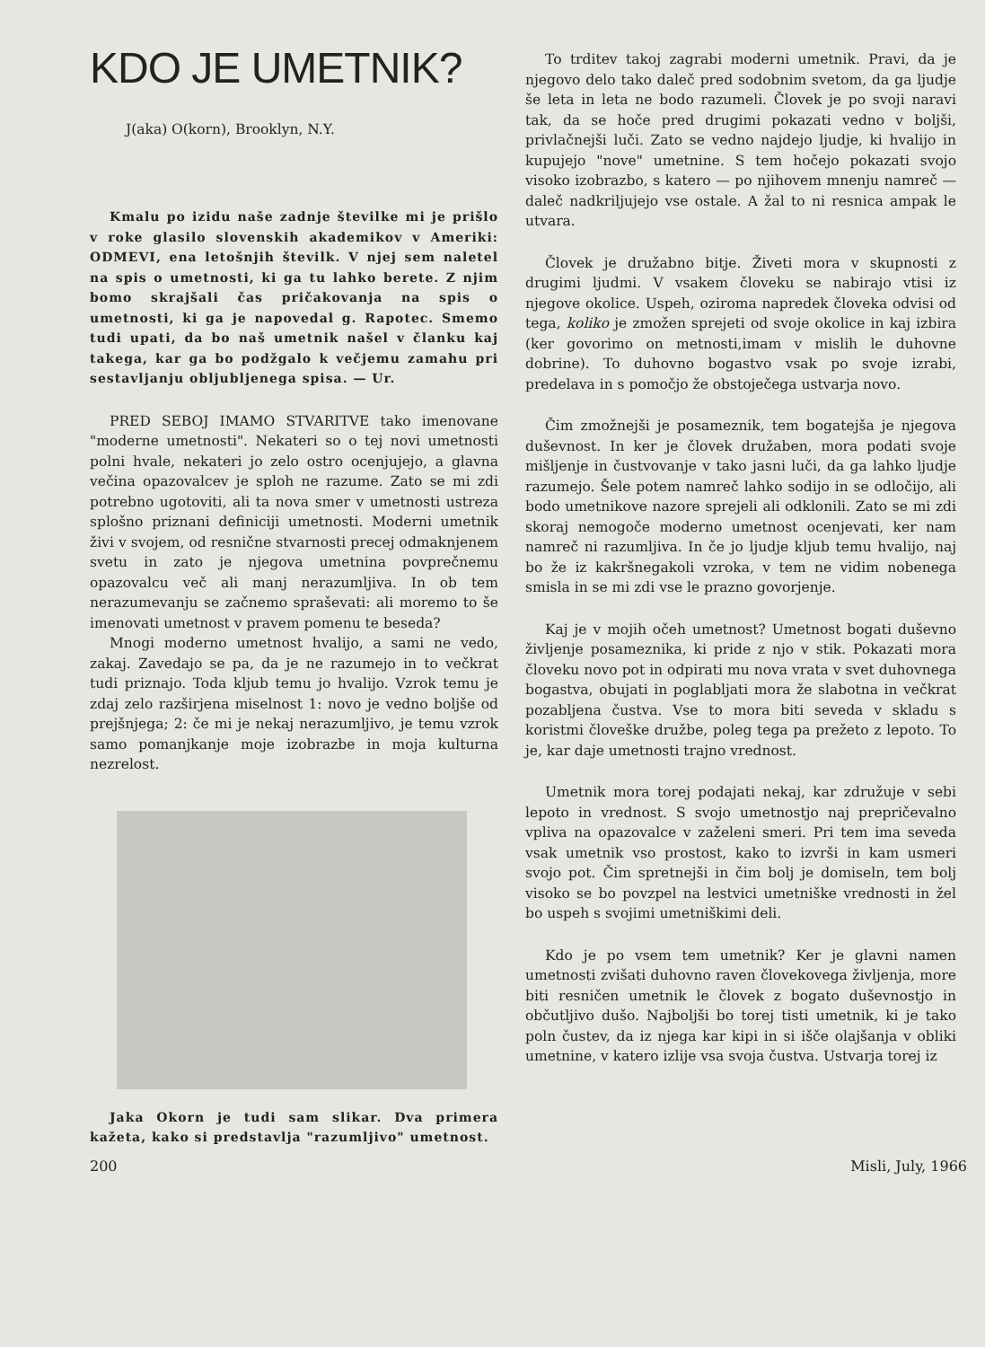KDO JE UMETNIK?
J(aka) O(korn), Brooklyn, N.Y.
Kmalu po izidu naše zadnje številke mi je prišlo v roke glasilo slovenskih akademikov v Ameriki: ODMEVI, ena letošnjih številk. V njej sem naletel na spis o umetnosti, ki ga tu lahko berete. Z njim bomo skrajšali čas pričakovanja na spis o umetnosti, ki ga je napovedal g. Rapotec. Smemo tudi upati, da bo naš umetnik našel v članku kaj takega, kar ga bo podžgalo k večjemu zamahu pri sestavljanju obljubljenega spisa. — Ur.
PRED SEBOJ IMAMO STVARITVE tako imenovane "moderne umetnosti". Nekateri so o tej novi umetnosti polni hvale, nekateri jo zelo ostro ocenjujejo, a glavna večina opazovalcev je sploh ne razume. Zato se mi zdi potrebno ugotoviti, ali ta nova smer v umetnosti ustreza splošno priznani definiciji umetnosti. Moderni umetnik živi v svojem, od resnične stvarnosti precej odmaknjenem svetu in zato je njegova umetnina povprečnemu opazovalcu več ali manj nerazumljiva. In ob tem nerazumevanju se začnemo spraševati: ali moremo to še imenovati umetnost v pravem pomenu te beseda?
Mnogi moderno umetnost hvalijo, a sami ne vedo, zakaj. Zavedajo se pa, da je ne razumejo in to večkrat tudi priznajo. Toda kljub temu jo hvalijo. Vzrok temu je zdaj zelo razširjena miselnost 1: novo je vedno boljše od prejšnjega; 2: če mi je nekaj nerazumljivo, je temu vzrok samo pomanjkanje moje izobrazbe in moja kulturna nezrelost.
Jaka Okorn je tudi sam slikar. Dva primera kažeta, kako si predstavlja "razumljivo" umetnost.
To trditev takoj zagrabi moderni umetnik. Pravi, da je njegovo delo tako daleč pred sodobnim svetom, da ga ljudje še leta in leta ne bodo razumeli. Človek je po svoji naravi tak, da se hoče pred drugimi pokazati vedno v boljši, privlačnejši luči. Zato se vedno najdejo ljudje, ki hvalijo in kupujejo "nove" umetnine. S tem hočejo pokazati svojo visoko izobrazbo, s katero — po njihovem mnenju namreč — daleč nadkriljujejo vse ostale. A žal to ni resnica ampak le utvara.
Človek je družabno bitje. Živeti mora v skupnosti z drugimi ljudmi. V vsakem človeku se nabirajo vtisi iz njegove okolice. Uspeh, oziroma napredek človeka odvisi od tega, koliko je zmožen sprejeti od svoje okolice in kaj izbira (ker govorimo on metnosti,imam v mislih le duhovne dobrine). To duhovno bogastvo vsak po svoje izrabi, predelava in s pomočjo že obstoječega ustvarja novo.
Čim zmožnejši je posameznik, tem bogatejša je njegova duševnost. In ker je človek družaben, mora podati svoje mišljenje in čustvovanje v tako jasni luči, da ga lahko ljudje razumejo. Šele potem namreč lahko sodijo in se odločijo, ali bodo umetnikove nazore sprejeli ali odklonili. Zato se mi zdi skoraj nemogoče moderno umetnost ocenjevati, ker nam namreč ni razumljiva. In če jo ljudje kljub temu hvalijo, naj bo že iz kakršnegakoli vzroka, v tem ne vidim nobenega smisla in se mi zdi vse le prazno govorjenje.
Kaj je v mojih očeh umetnost? Umetnost bogati duševno življenje posameznika, ki pride z njo v stik. Pokazati mora človeku novo pot in odpirati mu nova vrata v svet duhovnega bogastva, obujati in poglabljati mora že slabotna in večkrat pozabljena čustva. Vse to mora biti seveda v skladu s koristmi človeške družbe, poleg tega pa prežeto z lepoto. To je, kar daje umetnosti trajno vrednost.
Umetnik mora torej podajati nekaj, kar združuje v sebi lepoto in vrednost. S svojo umetnostjo naj prepričevalno vpliva na opazovalce v zaželeni smeri. Pri tem ima seveda vsak umetnik vso prostost, kako to izvrši in kam usmeri svojo pot. Čim spretnejši in čim bolj je domiseln, tem bolj visoko se bo povzpel na lestvici umetniške vrednosti in žel bo uspeh s svojimi umetniškimi deli.
Kdo je po vsem tem umetnik? Ker je glavni namen umetnosti zvišati duhovno raven človekovega življenja, more biti resničen umetnik le človek z bogato duševnostjo in občutljivo dušo. Najboljši bo torej tisti umetnik, ki je tako poln čustev, da iz njega kar kipi in si išče olajšanja v obliki umetnine, v katero izlije vsa svoja čustva. Ustvarja torej iz
200 Misli, July, 1966